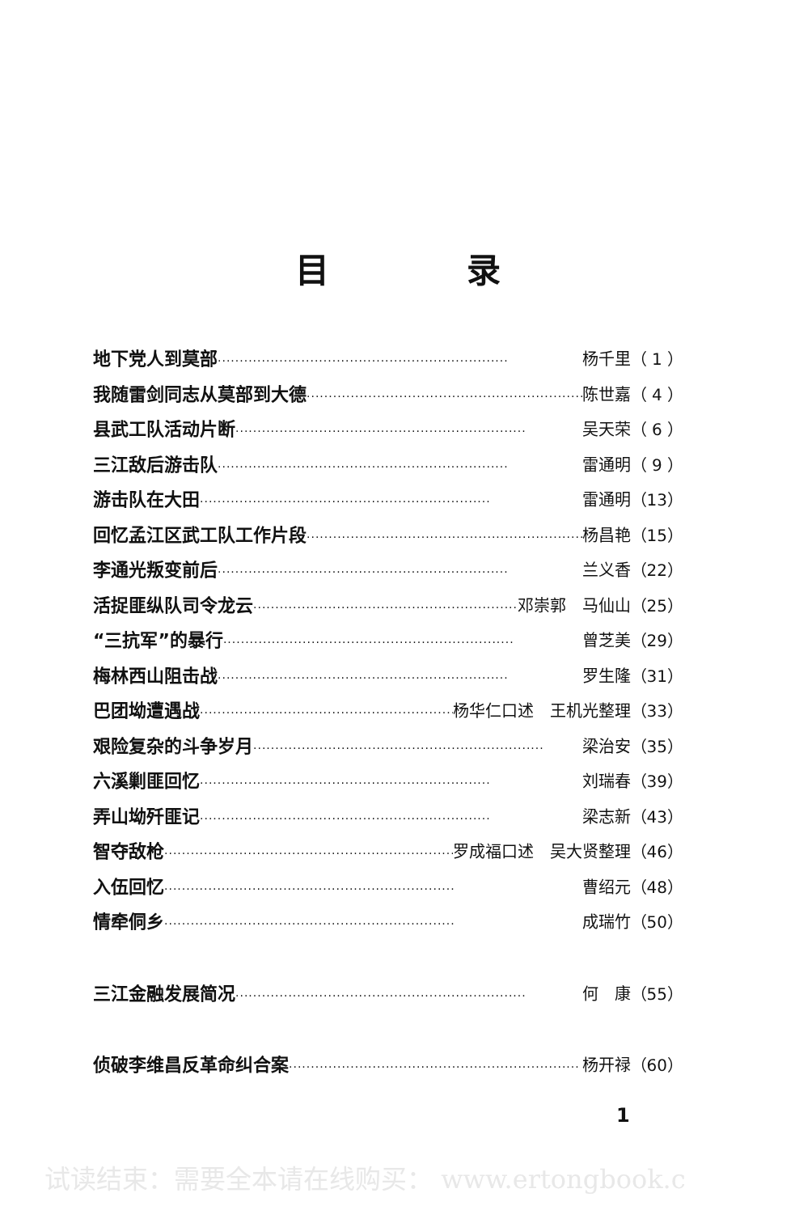目录
地下党人到莫部 ·································································· 杨千里（ 1 ）
我随雷剑同志从莫部到大德 ·································································· 陈世嘉（ 4 ）
县武工队活动片断 ·································································· 吴天荣（ 6 ）
三江敌后游击队 ·································································· 雷通明（ 9 ）
游击队在大田 ·································································· 雷通明（13）
回忆孟江区武工队工作片段 ·································································· 杨昌艳（15）
李通光叛变前后 ·································································· 兰义香（22）
活捉匪纵队司令龙云 ·································································· 邓崇郭　马仙山（25）
“三抗军”的暴行 ·································································· 曾芝美（29）
梅林西山阻击战 ·································································· 罗生隆（31）
巴团坳遭遇战 ·································································· 杨华仁口述　王机光整理（33）
艰险复杂的斗争岁月 ·································································· 梁治安（35）
六溪剿匪回忆 ·································································· 刘瑞春（39）
弄山坳歼匪记 ·································································· 梁志新（43）
智夺敌枪 ·································································· 罗成福口述　吴大贤整理（46）
入伍回忆 ·································································· 曹绍元（48）
情牵侗乡 ·································································· 成瑞竹（50）
三江金融发展简况 ·································································· 何　康（55）
侦破李维昌反革命纠合案 ·································································· 杨开禄（60）
1
试读结束：需要全本请在线购买： www.ertongbook.c